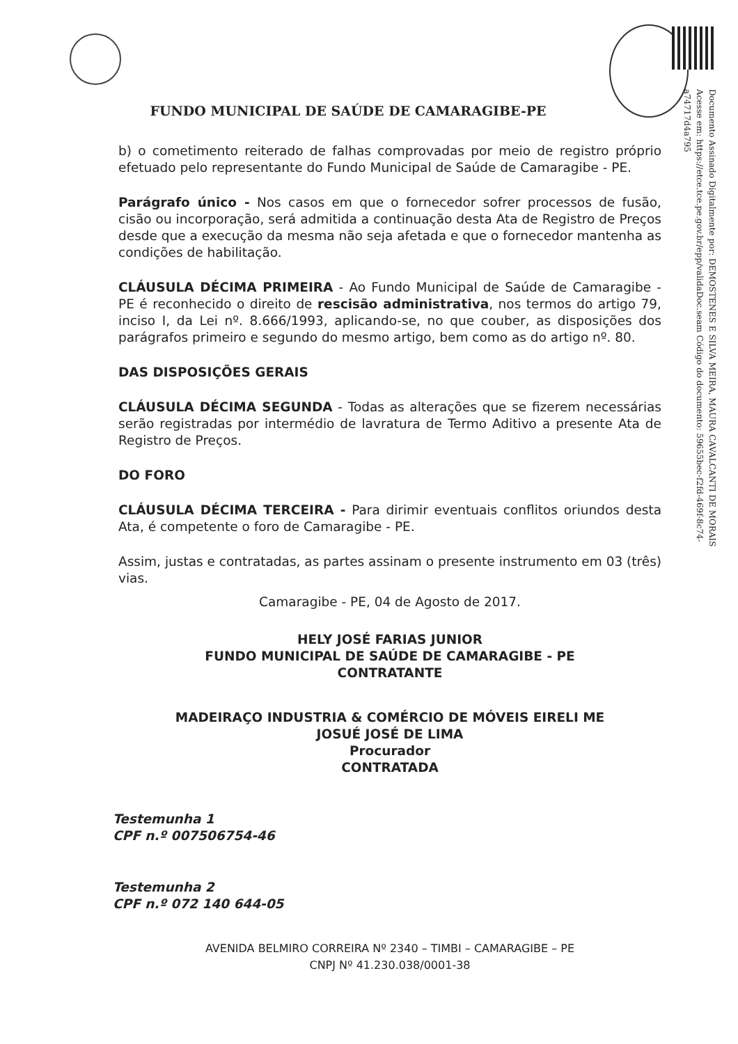Documento Assinado Digitalmente por: DEMOSTENES E SILVA MEIRA, MAURA CAVALCANTI DE MORAIS Acesse em: https://etce.tce.pe.gov.br/epp/validaDoc.seam Código do documento: 59655bec-f2fd-469f-8c74-a74717d4a795
FUNDO MUNICIPAL DE SAÚDE DE CAMARAGIBE-PE
b) o cometimento reiterado de falhas comprovadas por meio de registro próprio efetuado pelo representante do Fundo Municipal de Saúde de Camaragibe - PE.
Parágrafo único - Nos casos em que o fornecedor sofrer processos de fusão, cisão ou incorporação, será admitida a continuação desta Ata de Registro de Preços desde que a execução da mesma não seja afetada e que o fornecedor mantenha as condições de habilitação.
CLÁUSULA DÉCIMA PRIMEIRA - Ao Fundo Municipal de Saúde de Camaragibe - PE é reconhecido o direito de rescisão administrativa, nos termos do artigo 79, inciso I, da Lei nº. 8.666/1993, aplicando-se, no que couber, as disposições dos parágrafos primeiro e segundo do mesmo artigo, bem como as do artigo nº. 80.
DAS DISPOSIÇÕES GERAIS
CLÁUSULA DÉCIMA SEGUNDA - Todas as alterações que se fizerem necessárias serão registradas por intermédio de lavratura de Termo Aditivo a presente Ata de Registro de Preços.
DO FORO
CLÁUSULA DÉCIMA TERCEIRA - Para dirimir eventuais conflitos oriundos desta Ata, é competente o foro de Camaragibe - PE.
Assim, justas e contratadas, as partes assinam o presente instrumento em 03 (três) vias.
Camaragibe - PE, 04 de Agosto de 2017.
HELY JOSÉ FARIAS JUNIOR
FUNDO MUNICIPAL DE SAÚDE DE CAMARAGIBE - PE
CONTRATANTE
MADEIRAÇO INDUSTRIA & COMÉRCIO DE MÓVEIS EIRELI ME
JOSUÉ JOSÉ DE LIMA
Procurador
CONTRATADA
Testemunha 1
CPF n.º 007506754-46
Testemunha 2
CPF n.º 072 140 644-05
AVENIDA BELMIRO CORREIRA Nº 2340 – TIMBI – CAMARAGIBE – PE
CNPJ Nº 41.230.038/0001-38